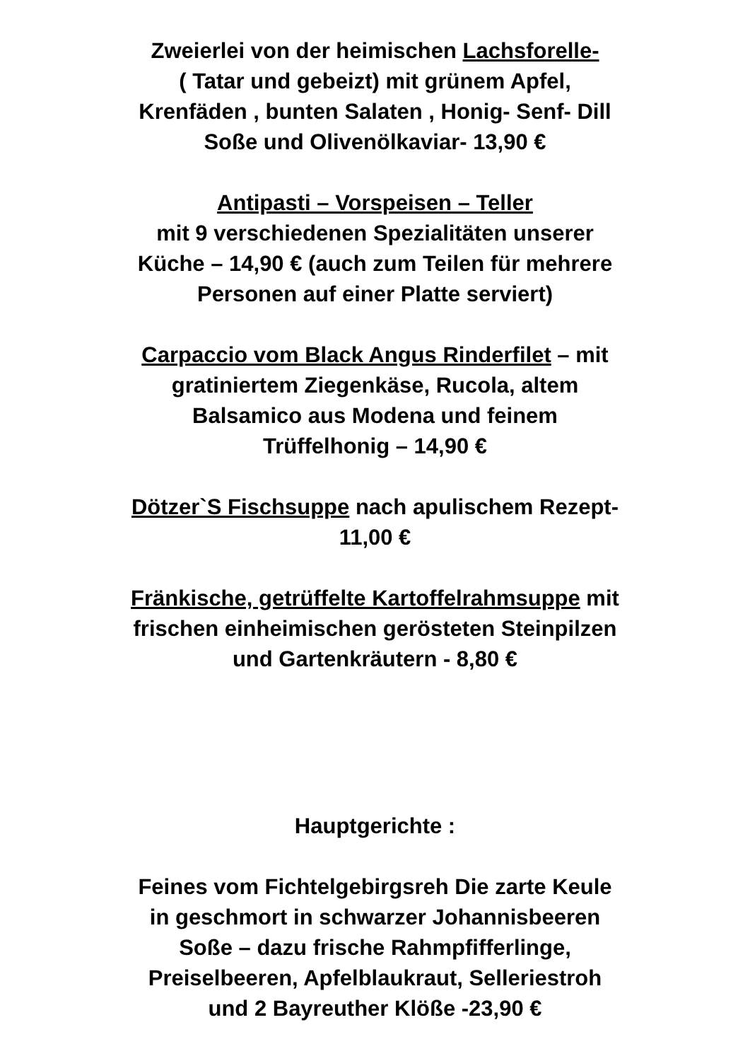Zweierlei von der heimischen Lachsforelle-
( Tatar und gebeizt) mit grünem Apfel,
Krenfäden , bunten Salaten , Honig- Senf- Dill
Soße und Olivenölkaviar- 13,90 €
Antipasti – Vorspeisen – Teller
mit 9 verschiedenen Spezialitäten unserer
Küche – 14,90 € (auch zum Teilen für mehrere
Personen auf einer Platte serviert)
Carpaccio vom Black Angus Rinderfilet – mit
gratiniertem Ziegenkäse, Rucola, altem
Balsamico aus Modena und feinem
Trüffelhonig – 14,90 €
Dötzer`S Fischsuppe nach apulischem Rezept-
11,00 €
Fränkische, getrüffelte Kartoffelrahmsuppe mit
frischen einheimischen gerösteten Steinpilzen
und Gartenkräutern - 8,80 €
Hauptgerichte :
Feines vom Fichtelgebirgsreh Die zarte Keule
in geschmort in schwarzer Johannisbeeren
Soße – dazu frische Rahmpfifferlinge,
Preiselbeeren, Apfelblaukraut, Selleriestroh
und 2 Bayreuther Klöße -23,90 €